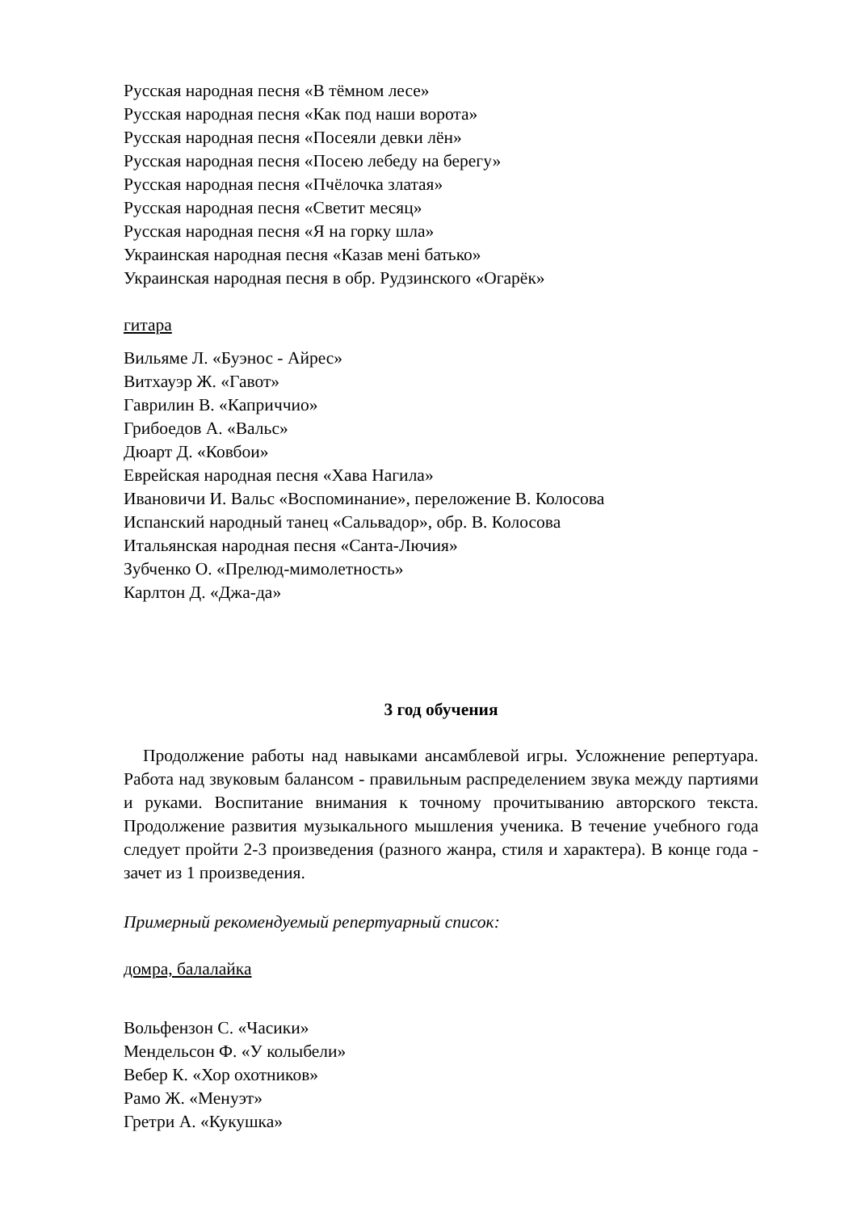Русская народная песня «В тёмном лесе»
Русская народная песня «Как под наши ворота»
Русская народная песня «Посеяли девки лён»
Русская народная песня «Посею лебеду на берегу»
Русская народная песня «Пчёлочка златая»
Русская народная песня «Светит месяц»
Русская народная песня «Я на горку шла»
Украинская народная песня «Казав менi батько»
Украинская народная песня в обр. Рудзинского «Огарёк»
гитара
Вильяме Л. «Буэнос - Айрес»
Витхауэр Ж. «Гавот»
Гаврилин В. «Каприччио»
Грибоедов А. «Вальс»
Дюарт Д. «Ковбои»
Еврейская народная песня «Хава Нагила»
Ивановичи И. Вальс «Воспоминание», переложение В. Колосова
Испанский народный танец «Сальвадор», обр. В. Колосова
Итальянская народная песня «Санта-Лючия»
Зубченко О. «Прелюд-мимолетность»
Карлтон Д. «Джа-да»
3 год обучения
Продолжение работы над навыками ансамблевой игры. Усложнение репертуара. Работа над звуковым балансом - правильным распределением звука между партиями и руками. Воспитание внимания к точному прочитыванию авторского текста. Продолжение развития музыкального мышления ученика. В течение учебного года следует пройти 2-3 произведения (разного жанра, стиля и характера). В конце года - зачет из 1 произведения.
Примерный рекомендуемый репертуарный список:
домра, балалайка
Вольфензон С. «Часики»
Мендельсон Ф. «У колыбели»
Вебер К. «Хор охотников»
Рамо Ж. «Менуэт»
Гретри А. «Кукушка»